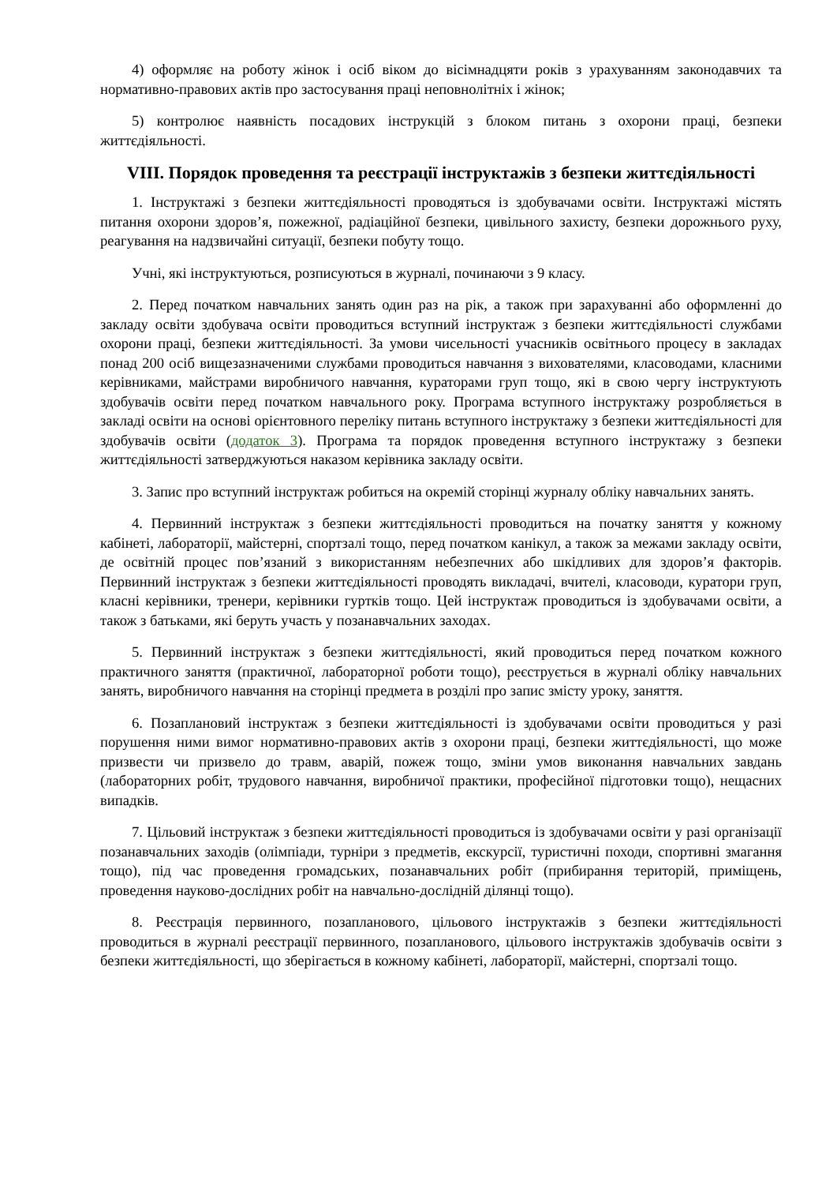4) оформляє на роботу жінок і осіб віком до вісімнадцяти років з урахуванням законодавчих та нормативно-правових актів про застосування праці неповнолітніх і жінок;
5) контролює наявність посадових інструкцій з блоком питань з охорони праці, безпеки життєдіяльності.
VIII. Порядок проведення та реєстрації інструктажів з безпеки життєдіяльності
1. Інструктажі з безпеки життєдіяльності проводяться із здобувачами освіти. Інструктажі містять питання охорони здоров’я, пожежної, радіаційної безпеки, цивільного захисту, безпеки дорожнього руху, реагування на надзвичайні ситуації, безпеки побуту тощо.
Учні, які інструктуються, розписуються в журналі, починаючи з 9 класу.
2. Перед початком навчальних занять один раз на рік, а також при зарахуванні або оформленні до закладу освіти здобувача освіти проводиться вступний інструктаж з безпеки життєдіяльності службами охорони праці, безпеки життєдіяльності. За умови чисельності учасників освітнього процесу в закладах понад 200 осіб вищезазначеними службами проводиться навчання з вихователями, класоводами, класними керівниками, майстрами виробничого навчання, кураторами груп тощо, які в свою чергу інструктують здобувачів освіти перед початком навчального року. Програма вступного інструктажу розробляється в закладі освіти на основі орієнтовного переліку питань вступного інструктажу з безпеки життєдіяльності для здобувачів освіти (додаток 3). Програма та порядок проведення вступного інструктажу з безпеки життєдіяльності затверджуються наказом керівника закладу освіти.
3. Запис про вступний інструктаж робиться на окремій сторінці журналу обліку навчальних занять.
4. Первинний інструктаж з безпеки життєдіяльності проводиться на початку заняття у кожному кабінеті, лабораторії, майстерні, спортзалі тощо, перед початком канікул, а також за межами закладу освіти, де освітній процес пов’язаний з використанням небезпечних або шкідливих для здоров’я факторів. Первинний інструктаж з безпеки життєдіяльності проводять викладачі, вчителі, класоводи, куратори груп, класні керівники, тренери, керівники гуртків тощо. Цей інструктаж проводиться із здобувачами освіти, а також з батьками, які беруть участь у позанавчальних заходах.
5. Первинний інструктаж з безпеки життєдіяльності, який проводиться перед початком кожного практичного заняття (практичної, лабораторної роботи тощо), реєструється в журналі обліку навчальних занять, виробничого навчання на сторінці предмета в розділі про запис змісту уроку, заняття.
6. Позаплановий інструктаж з безпеки життєдіяльності із здобувачами освіти проводиться у разі порушення ними вимог нормативно-правових актів з охорони праці, безпеки життєдіяльності, що може призвести чи призвело до травм, аварій, пожеж тощо, зміни умов виконання навчальних завдань (лабораторних робіт, трудового навчання, виробничої практики, професійної підготовки тощо), нещасних випадків.
7. Цільовий інструктаж з безпеки життєдіяльності проводиться із здобувачами освіти у разі організації позанавчальних заходів (олімпіади, турніри з предметів, екскурсії, туристичні походи, спортивні змагання тощо), під час проведення громадських, позанавчальних робіт (прибирання територій, приміщень, проведення науково-дослідних робіт на навчально-дослідній ділянці тощо).
8. Реєстрація первинного, позапланового, цільового інструктажів з безпеки життєдіяльності проводиться в журналі реєстрації первинного, позапланового, цільового інструктажів здобувачів освіти з безпеки життєдіяльності, що зберігається в кожному кабінеті, лабораторії, майстерні, спортзалі тощо.